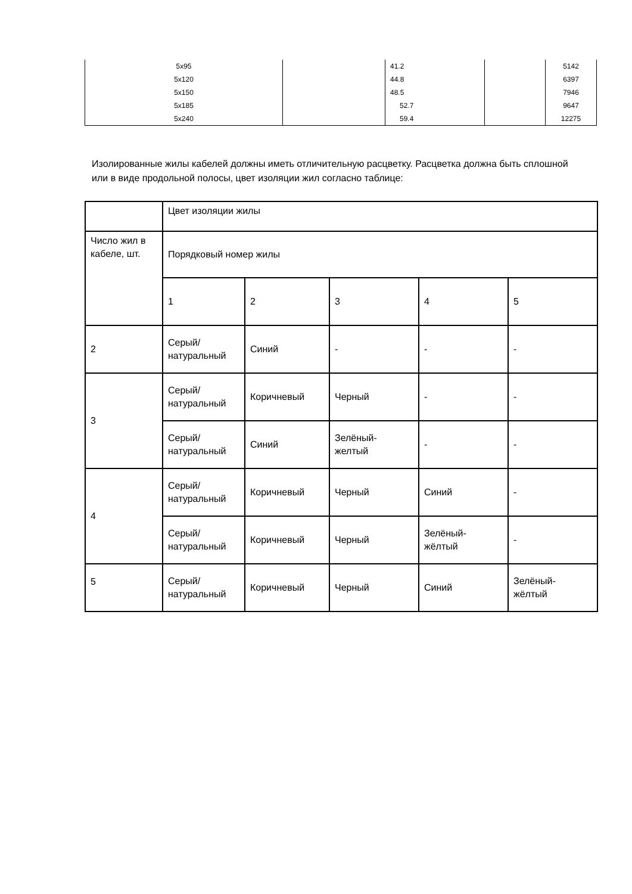| 5x95 | | 41.2 | | 5142 |
| 5x120 | | 44.8 | | 6397 |
| 5x150 | | 48.5 | | 7946 |
| 5x185 | | 52.7 | | 9647 |
| 5x240 | | 59.4 | | 12275 |
Изолированные жилы кабелей должны иметь отличительную расцветку. Расцветка должна быть сплошной или в виде продольной полосы, цвет изоляции жил согласно таблице:
| | Цвет изоляции жилы | | | | |
| Число жил в кабеле, шт. | Порядковый номер жилы | | | | |
| | 1 | 2 | 3 | 4 | 5 |
| 2 | Серый/ натуральный | Синий | - | - | - |
| 3 | Серый/ натуральный | Коричневый | Черный | - | - |
| | Серый/ натуральный | Синий | Зелёный- желтый | - | - |
| 4 | Серый/ натуральный | Коричневый | Черный | Синий | - |
| | Серый/ натуральный | Коричневый | Черный | Зелёный- жёлтый | - |
| 5 | Серый/ натуральный | Коричневый | Черный | Синий | Зелёный- жёлтый |